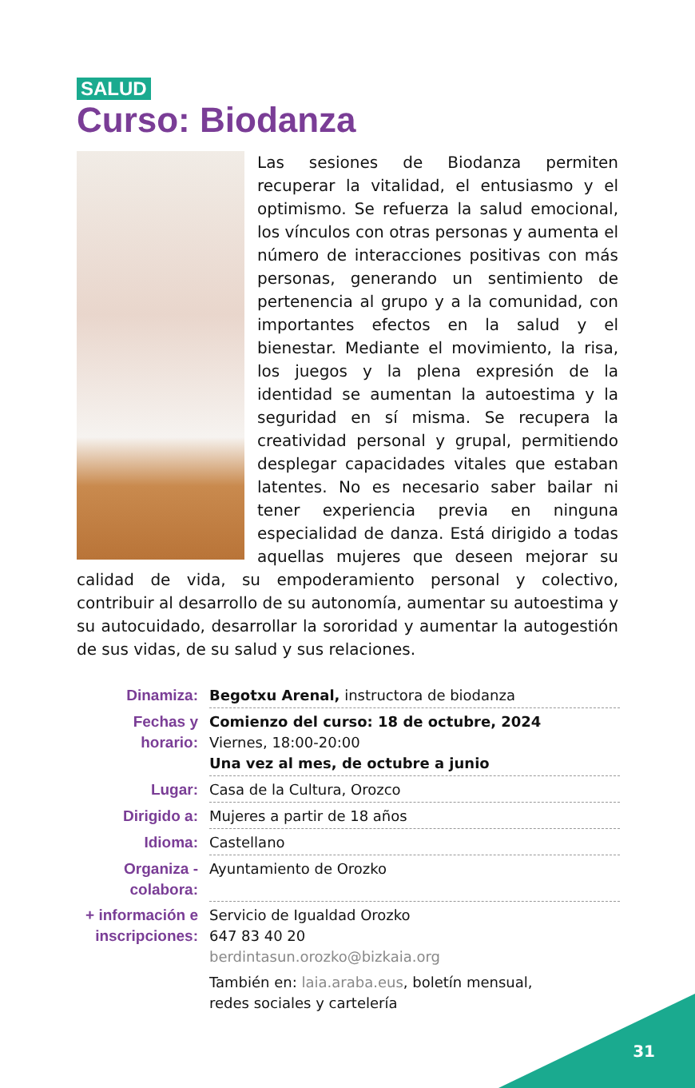SALUD
Curso: Biodanza
Las sesiones de Biodanza permiten recuperar la vitalidad, el entusiasmo y el optimismo. Se refuerza la salud emocional, los vínculos con otras personas y aumenta el número de interacciones positivas con más personas, generando un sentimiento de pertenencia al grupo y a la comunidad, con importantes efectos en la salud y el bienestar. Mediante el movimiento, la risa, los juegos y la plena expresión de la identidad se aumentan la autoestima y la seguridad en sí misma. Se recupera la creatividad personal y grupal, permitiendo desplegar capacidades vitales que estaban latentes. No es necesario saber bailar ni tener experiencia previa en ninguna especialidad de danza. Está dirigido a todas aquellas mujeres que deseen mejorar su calidad de vida, su empoderamiento personal y colectivo, contribuir al desarrollo de su autonomía, aumentar su autoestima y su autocuidado, desarrollar la sororidad y aumentar la autogestión de sus vidas, de su salud y sus relaciones.
| Dinamiza: | Begotxu Arenal, instructora de biodanza |
| Fechas y horario: | Comienzo del curso: 18 de octubre, 2024 Viernes, 18:00-20:00 Una vez al mes, de octubre a junio |
| Lugar: | Casa de la Cultura, Orozco |
| Dirigido a: | Mujeres a partir de 18 años |
| Idioma: | Castellano |
| Organiza - colabora: | Ayuntamiento de Orozko |
| + información e inscripciones: | Servicio de Igualdad Orozko 647 83 40 20 berdintasun.orozko@bizkaia.org También en: laia.araba.eus , boletín mensual, redes sociales y cartelería |
31